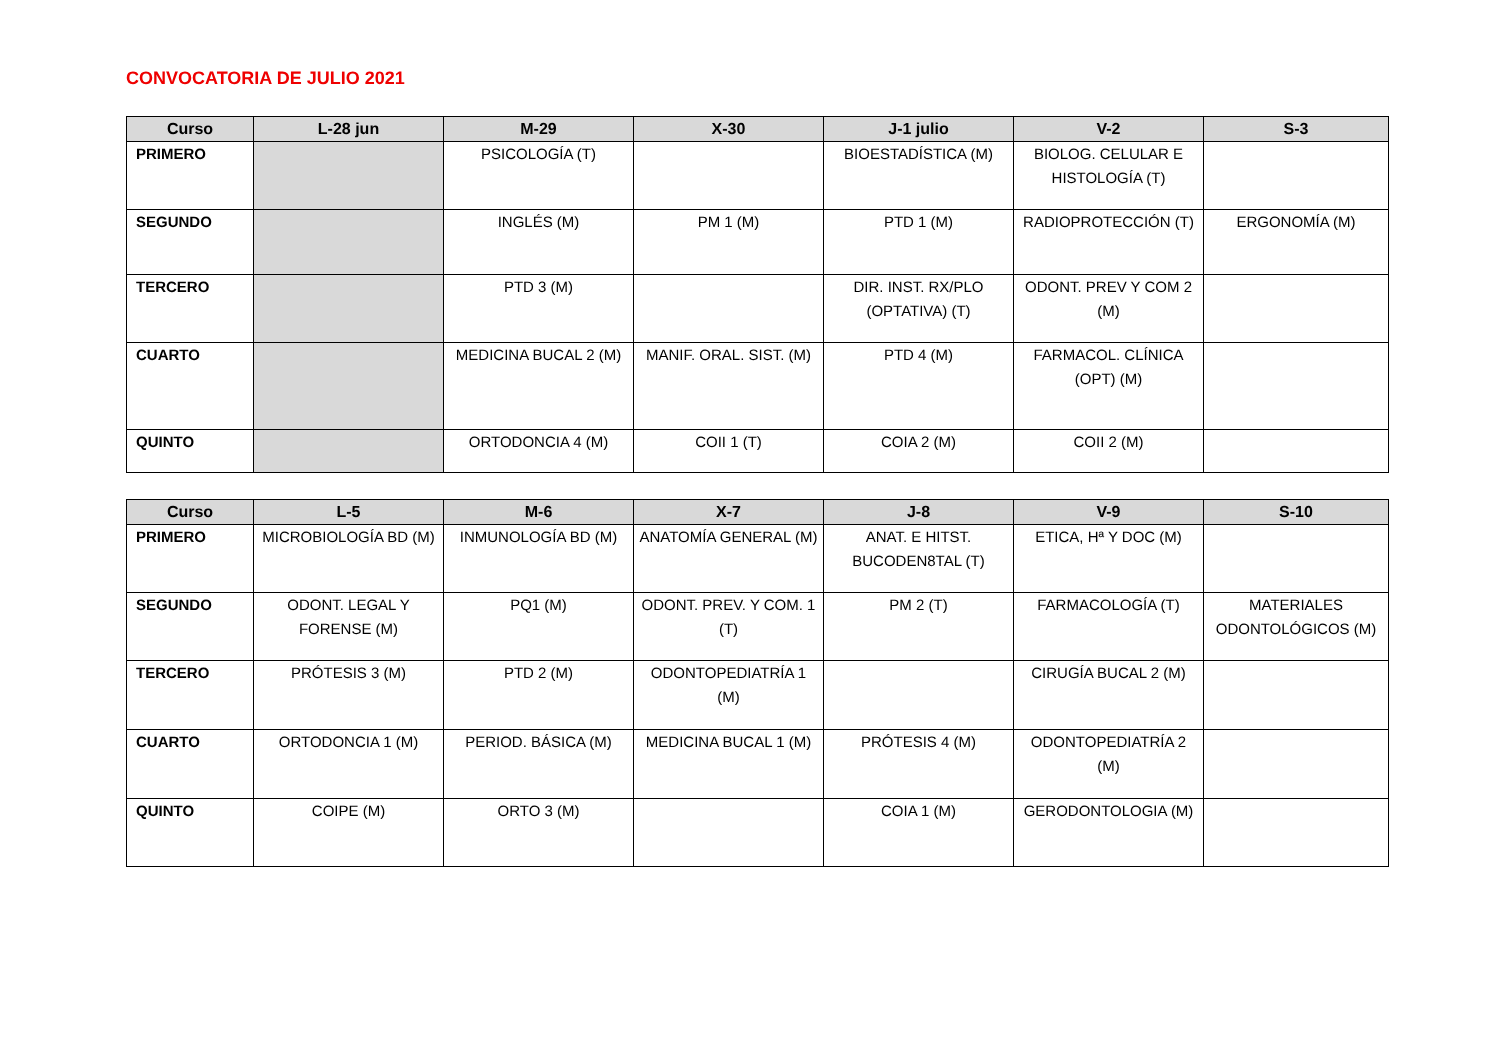CONVOCATORIA DE JULIO 2021
| Curso | L-28 jun | M-29 | X-30 | J-1 julio | V-2 | S-3 |
| --- | --- | --- | --- | --- | --- | --- |
| PRIMERO | | PSICOLOGÍA (T) | | BIOESTADÍSTICA (M) | BIOLOG. CELULAR E HISTOLOGÍA (T) | |
| SEGUNDO | | INGLÉS (M) | PM 1 (M) | PTD 1 (M) | RADIOPROTECCIÓN (T) | ERGONOMÍA (M) |
| TERCERO | | PTD 3 (M) | | DIR. INST. RX/PLO (OPTATIVA) (T) | ODONT. PREV Y COM 2 (M) | |
| CUARTO | | MEDICINA BUCAL 2 (M) | MANIF. ORAL. SIST. (M) | PTD 4 (M) | FARMACOL. CLÍNICA (OPT) (M) | |
| QUINTO | | ORTODONCIA 4 (M) | COII 1 (T) | COIA 2 (M) | COII 2 (M) | |
| Curso | L-5 | M-6 | X-7 | J-8 | V-9 | S-10 |
| --- | --- | --- | --- | --- | --- | --- |
| PRIMERO | MICROBIOLOGÍA BD (M) | INMUNOLOGÍA BD (M) | ANATOMÍA GENERAL (M) | ANAT. E HITST. BUCODEN8TAL (T) | ETICA, Hª Y DOC (M) | |
| SEGUNDO | ODONT. LEGAL Y FORENSE (M) | PQ1 (M) | ODONT. PREV. Y COM. 1 (T) | PM 2 (T) | FARMACOLOGÍA (T) | MATERIALES ODONTOLÓGICOS (M) |
| TERCERO | PRÓTESIS 3 (M) | PTD 2 (M) | ODONTOPEDIATRÍA 1 (M) | | CIRUGÍA BUCAL 2 (M) | |
| CUARTO | ORTODONCIA 1 (M) | PERIOD. BÁSICA (M) | MEDICINA BUCAL 1 (M) | PRÓTESIS 4 (M) | ODONTOPEDIATRÍA 2 (M) | |
| QUINTO | COIPE (M) | ORTO 3 (M) | | COIA 1 (M) | GERODONTOLOGIA (M) | |